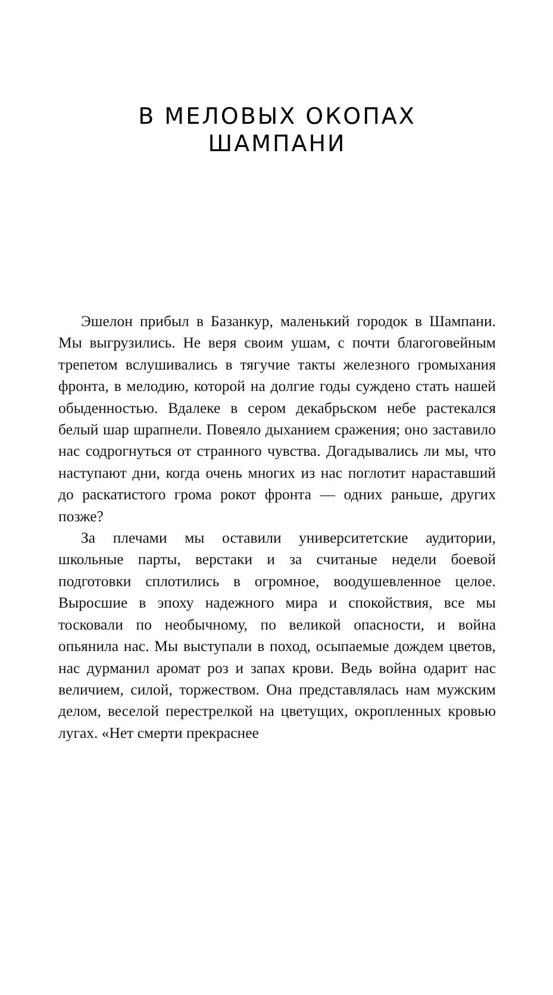В МЕЛОВЫХ ОКОПАХ
ШАМПАНИ
Эшелон прибыл в Базанкур, маленький городок в Шампани. Мы выгрузились. Не веря своим ушам, с почти благоговейным трепетом вслушивались в тягучие такты железного громыхания фронта, в мелодию, которой на долгие годы суждено стать нашей обыденностью. Вдалеке в сером декабрьском небе растекался белый шар шрапнели. Повеяло дыханием сражения; оно заставило нас содрогнуться от странного чувства. Догадывались ли мы, что наступают дни, когда очень многих из нас поглотит нараставший до раскатистого грома рокот фронта — одних раньше, других позже?
За плечами мы оставили университетские аудитории, школьные парты, верстаки и за считаные недели боевой подготовки сплотились в огромное, воодушевленное целое. Выросшие в эпоху надежного мира и спокойствия, все мы тосковали по необычному, по великой опасности, и война опьянила нас. Мы выступали в поход, осыпаемые дождем цветов, нас дурманил аромат роз и запах крови. Ведь война одарит нас величием, силой, торжеством. Она представлялась нам мужским делом, веселой перестрелкой на цветущих, окропленных кровью лугах. «Нет смерти прекраснее